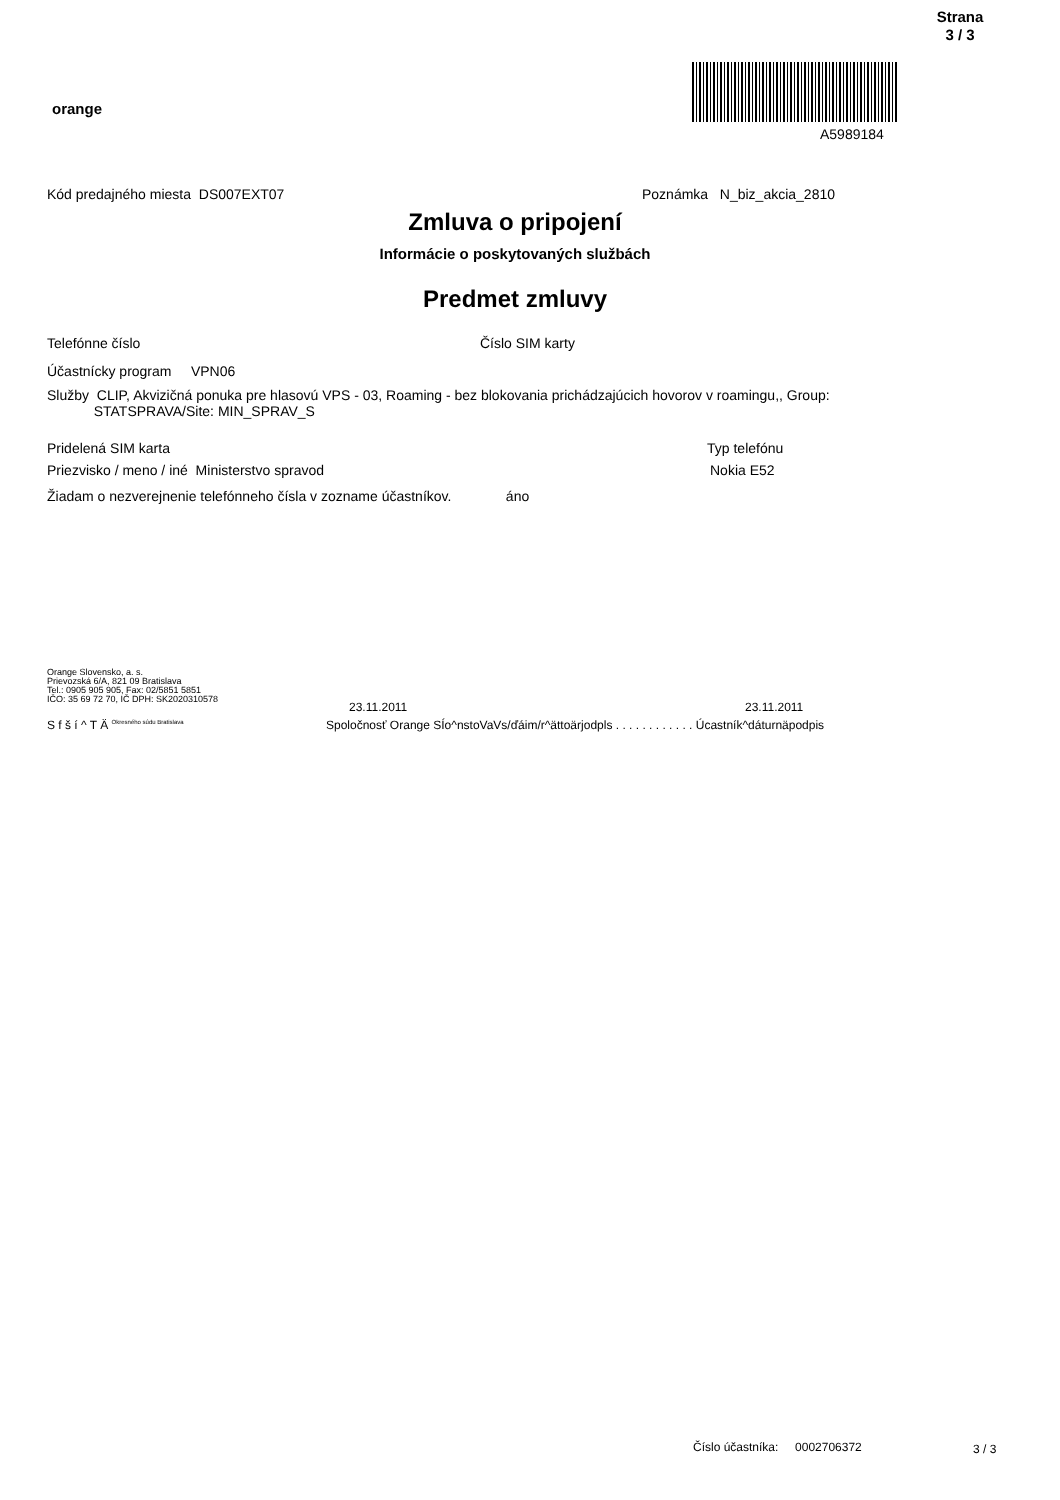Strana
3 / 3
orange
A5989184
Kód predajného miesta DS007EXT07
Poznámka N_biz_akcia_2810
Zmluva o pripojení
Informácie o poskytovaných službách
Predmet zmluvy
Telefónne číslo Číslo SIM karty
Účastnícky program VPN06
Služby CLIP, Akvizičná ponuka pre hlasovú VPS - 03, Roaming - bez blokovania prichádzajúcich hovorov v roamingu,, Group:
STATSPRAVA/Site: MIN_SPRAV_S
Pridelená SIM karta Typ telefónu
Priezvisko / meno / iné Ministerstvo spravod
Nokia E52
Žiadam o nezverejnenie telefónneho čísla v zozname účastníkov. áno
Orange Slovensko, a. s.
Prievozská 6/A, 821 09 Bratislava
Tel.: 0905 905 905, Fax: 02/5851 5851
IČO: 35 69 72 70, IČ DPH: SK2020310578
23.11.2011 23.11.2011
S f š í ^ T Ä <sup>Okresného súdu Bratislava</sup>
Spoločnosť Orange SÍo^nstoVaVs/ďáim/r^ättoärjodpls . . . . . . . . . . . . Úcastník^dáturnäpodpis
Číslo účastníka: 0002706372
3 / 3